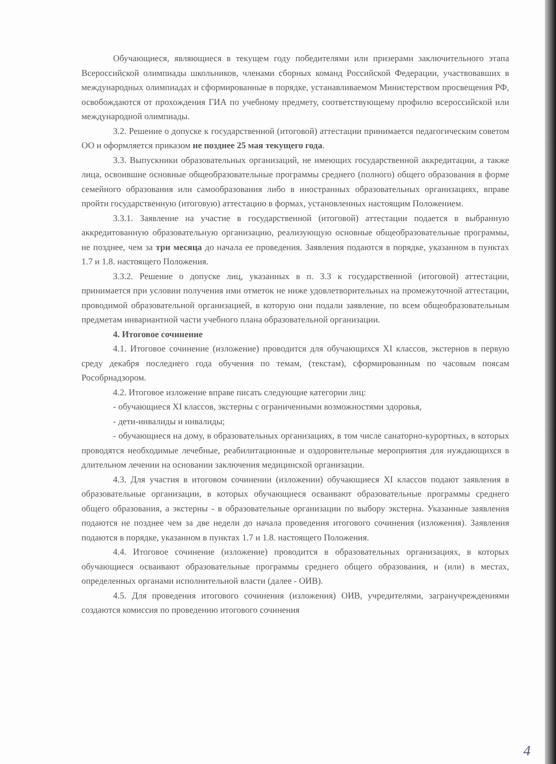Обучающиеся, являющиеся в текущем году победителями или призерами заключительного этапа Всероссийской олимпиады школьников, членами сборных команд Российской Федерации, участвовавших в международных олимпиадах и сформированные в порядке, устанавливаемом Министерством просвещения РФ, освобождаются от прохождения ГИА по учебному предмету, соответствующему профилю всероссийской или международной олимпиады.
3.2. Решение о допуске к государственной (итоговой) аттестации принимается педагогическим советом ОО и оформляется приказом не позднее 25 мая текущего года.
3.3. Выпускники образовательных организаций, не имеющих государственной аккредитации, а также лица, освоившие основные общеобразовательные программы среднего (полного) общего образования в форме семейного образования или самообразования либо в иностранных образовательных организациях, вправе пройти государственную (итоговую) аттестацию в формах, установленных настоящим Положением.
3.3.1. Заявление на участие в государственной (итоговой) аттестации подается в выбранную аккредитованную образовательную организацию, реализующую основные общеобразовательные программы, не позднее, чем за три месяца до начала ее проведения. Заявления подаются в порядке, указанном в пунктах 1.7 и 1.8. настоящего Положения.
3.3.2. Решение о допуске лиц, указанных в п. 3.3 к государственной (итоговой) аттестации, принимается при условии получения ими отметок не ниже удовлетворительных на промежуточной аттестации, проводимой образовательной организацией, в которую они подали заявление, по всем общеобразовательным предметам инвариантной части учебного плана образовательной организации.
4. Итоговое сочинение
4.1. Итоговое сочинение (изложение) проводится для обучающихся XI классов, экстернов в первую среду декабря последнего года обучения по темам, (текстам), сформированным по часовым поясам Рособрнадзором.
4.2. Итоговое изложение вправе писать следующие категории лиц:
- обучающиеся XI классов, экстерны с ограниченными возможностями здоровья,
- дети-инвалиды и инвалиды;
- обучающиеся на дому, в образовательных организациях, в том числе санаторно-курортных, в которых проводятся необходимые лечебные, реабилитационные и оздоровительные мероприятия для нуждающихся в длительном лечении на основании заключения медицинской организации.
4.3. Для участия в итоговом сочинении (изложении) обучающиеся XI классов подают заявления в образовательные организации, в которых обучающиеся осваивают образовательные программы среднего общего образования, а экстерны - в образовательные организации по выбору экстерна. Указанные заявления подаются не позднее чем за две недели до начала проведения итогового сочинения (изложения). Заявления подаются в порядке, указанном в пунктах 1.7 и 1.8. настоящего Положения.
4.4. Итоговое сочинение (изложение) проводится в образовательных организациях, в которых обучающиеся осваивают образовательные программы среднего общего образования, и (или) в местах, определенных органами исполнительной власти (далее - ОИВ).
4.5. Для проведения итогового сочинения (изложения) ОИВ, учредителями, загранучреждениями создаются комиссия по проведению итогового сочинения
4